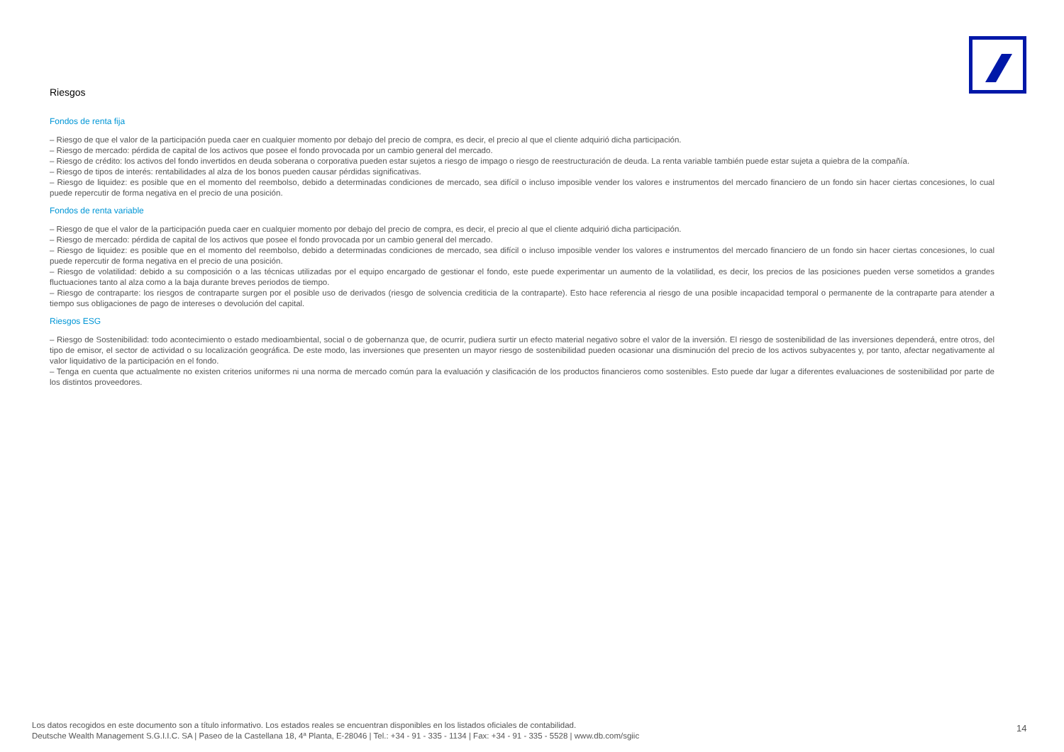Riesgos
Fondos de renta fija
– Riesgo de que el valor de la participación pueda caer en cualquier momento por debajo del precio de compra, es decir, el precio al que el cliente adquirió dicha participación.
– Riesgo de mercado: pérdida de capital de los activos que posee el fondo provocada por un cambio general del mercado.
– Riesgo de crédito: los activos del fondo invertidos en deuda soberana o corporativa pueden estar sujetos a riesgo de impago o riesgo de reestructuración de deuda. La renta variable también puede estar sujeta a quiebra de la compañía.
– Riesgo de tipos de interés: rentabilidades al alza de los bonos pueden causar pérdidas significativas.
– Riesgo de liquidez: es posible que en el momento del reembolso, debido a determinadas condiciones de mercado, sea difícil o incluso imposible vender los valores e instrumentos del mercado financiero de un fondo sin hacer ciertas concesiones, lo cual puede repercutir de forma negativa en el precio de una posición.
Fondos de renta variable
– Riesgo de que el valor de la participación pueda caer en cualquier momento por debajo del precio de compra, es decir, el precio al que el cliente adquirió dicha participación.
– Riesgo de mercado: pérdida de capital de los activos que posee el fondo provocada por un cambio general del mercado.
– Riesgo de liquidez: es posible que en el momento del reembolso, debido a determinadas condiciones de mercado, sea difícil o incluso imposible vender los valores e instrumentos del mercado financiero de un fondo sin hacer ciertas concesiones, lo cual puede repercutir de forma negativa en el precio de una posición.
– Riesgo de volatilidad: debido a su composición o a las técnicas utilizadas por el equipo encargado de gestionar el fondo, este puede experimentar un aumento de la volatilidad, es decir, los precios de las posiciones pueden verse sometidos a grandes fluctuaciones tanto al alza como a la baja durante breves periodos de tiempo.
– Riesgo de contraparte: los riesgos de contraparte surgen por el posible uso de derivados (riesgo de solvencia crediticia de la contraparte). Esto hace referencia al riesgo de una posible incapacidad temporal o permanente de la contraparte para atender a tiempo sus obligaciones de pago de intereses o devolución del capital.
Riesgos ESG
– Riesgo de Sostenibilidad: todo acontecimiento o estado medioambiental, social o de gobernanza que, de ocurrir, pudiera surtir un efecto material negativo sobre el valor de la inversión. El riesgo de sostenibilidad de las inversiones dependerá, entre otros, del tipo de emisor, el sector de actividad o su localización geográfica. De este modo, las inversiones que presenten un mayor riesgo de sostenibilidad pueden ocasionar una disminución del precio de los activos subyacentes y, por tanto, afectar negativamente al valor liquidativo de la participación en el fondo.
– Tenga en cuenta que actualmente no existen criterios uniformes ni una norma de mercado común para la evaluación y clasificación de los productos financieros como sostenibles. Esto puede dar lugar a diferentes evaluaciones de sostenibilidad por parte de los distintos proveedores.
Los datos recogidos en este documento son a título informativo. Los estados reales se encuentran disponibles en los listados oficiales de contabilidad.
Deutsche Wealth Management S.G.I.I.C. SA | Paseo de la Castellana 18, 4ª Planta, E-28046 | Tel.: +34 - 91 - 335 - 1134 | Fax: +34 - 91 - 335 - 5528 | www.db.com/sgiic
14